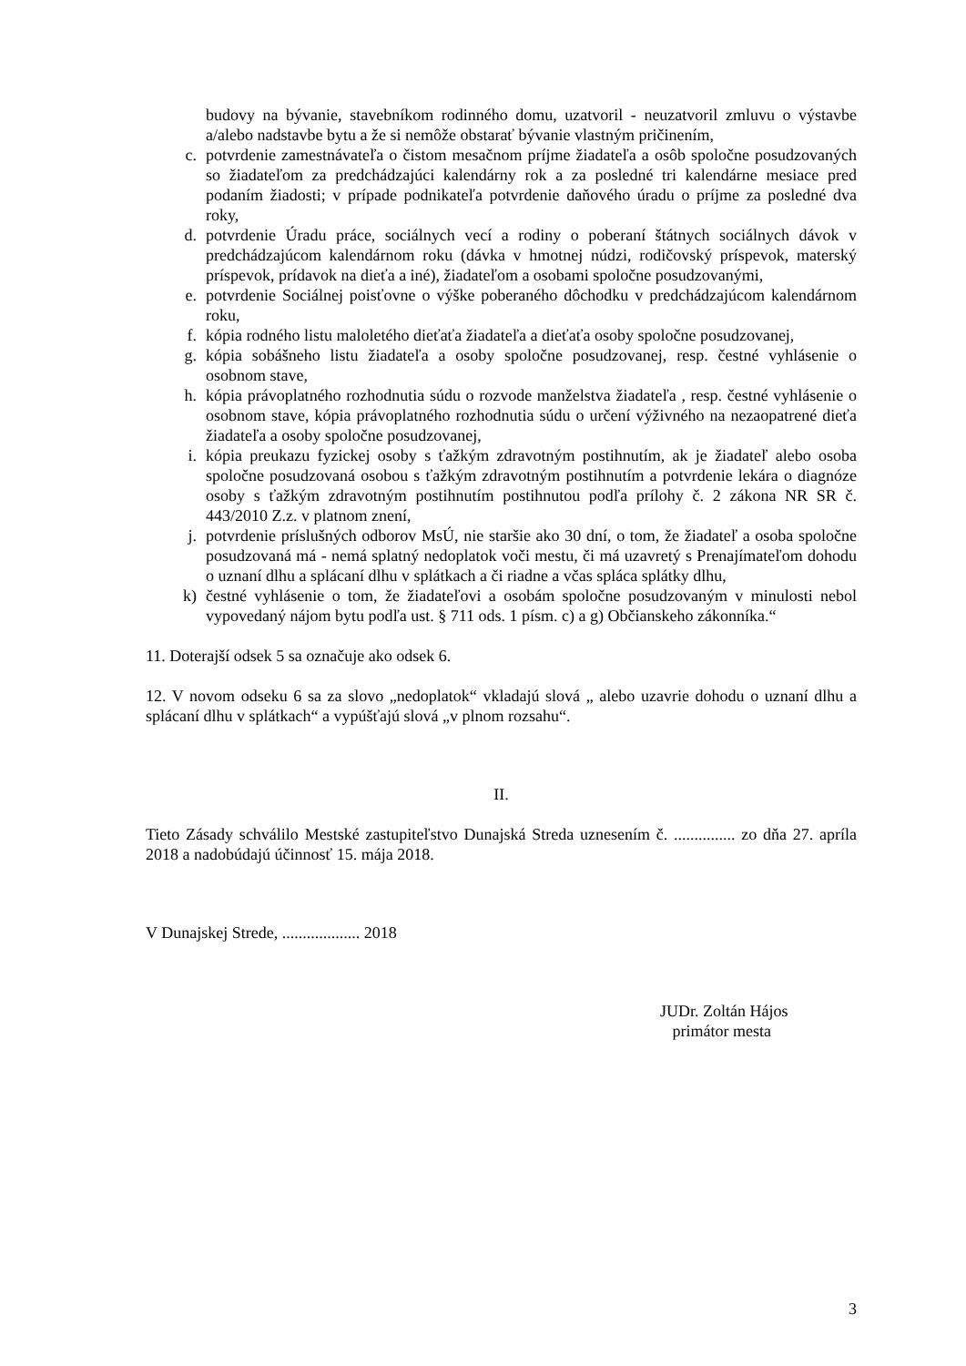budovy na bývanie, stavebníkom rodinného domu, uzatvoril - neuzatvoril zmluvu o výstavbe a/alebo nadstavbe bytu a že si nemôže obstarať bývanie vlastným pričinením,
c. potvrdenie zamestnávateľa o čistom mesačnom príjme žiadateľa a osôb spoločne posudzovaných so žiadateľom za predchádzajúci kalendárny rok a za posledné tri kalendárne mesiace pred podaním žiadosti; v prípade podnikateľa potvrdenie daňového úradu o príjme za posledné dva roky,
d. potvrdenie Úradu práce, sociálnych vecí a rodiny o poberaní štátnych sociálnych dávok v predchádzajúcom kalendárnom roku (dávka v hmotnej núdzi, rodičovský príspevok, materský príspevok, prídavok na dieťa a iné), žiadateľom a osobami spoločne posudzovanými,
e. potvrdenie Sociálnej poisťovne o výške poberaného dôchodku v predchádzajúcom kalendárnom roku,
f. kópia rodného listu maloletého dieťaťa žiadateľa a dieťaťa osoby spoločne posudzovanej,
g. kópia sobášneho listu žiadateľa a osoby spoločne posudzovanej, resp. čestné vyhlásenie o osobnom stave,
h. kópia právoplatného rozhodnutia súdu o rozvode manželstva žiadateľa , resp. čestné vyhlásenie o osobnom stave, kópia právoplatného rozhodnutia súdu o určení výživného na nezaopatrené dieťa žiadateľa a osoby spoločne posudzovanej,
i. kópia preukazu fyzickej osoby s ťažkým zdravotným postihnutím, ak je žiadateľ alebo osoba spoločne posudzovaná osobou s ťažkým zdravotným postihnutím a potvrdenie lekára o diagnóze osoby s ťažkým zdravotným postihnutím postihnutou podľa prílohy č. 2 zákona NR SR č. 443/2010 Z.z. v platnom znení,
j. potvrdenie príslušných odborov MsÚ, nie staršie ako 30 dní, o tom, že žiadateľ a osoba spoločne posudzovaná má - nemá splatný nedoplatok voči mestu, či má uzavretý s Prenajímateľom dohodu o uznaní dlhu a splácaní dlhu v splátkach a či riadne a včas spláca splátky dlhu,
k) čestné vyhlásenie o tom, že žiadateľovi a osobám spoločne posudzovaným v minulosti nebol vypovedaný nájom bytu podľa ust. § 711 ods. 1 písm. c) a g) Občianskeho zákonníka.“
11. Doterajší odsek 5 sa označuje ako odsek 6.
12. V novom odseku 6 sa za slovo „nedoplatok“ vkladajú slová „ alebo uzavrie dohodu o uznaní dlhu a splácaní dlhu v splátkach“ a vypúšťajú slová „v plnom rozsahu“.
II.
Tieto Zásady schválilo Mestské zastupiteľstvo Dunajská Streda uznesením č. ............... zo dňa 27. apríla 2018 a nadobúdajú účinnosť 15. mája 2018.
V Dunajskej Strede, ................... 2018
JUDr. Zoltán Hájos
primátor mesta
3